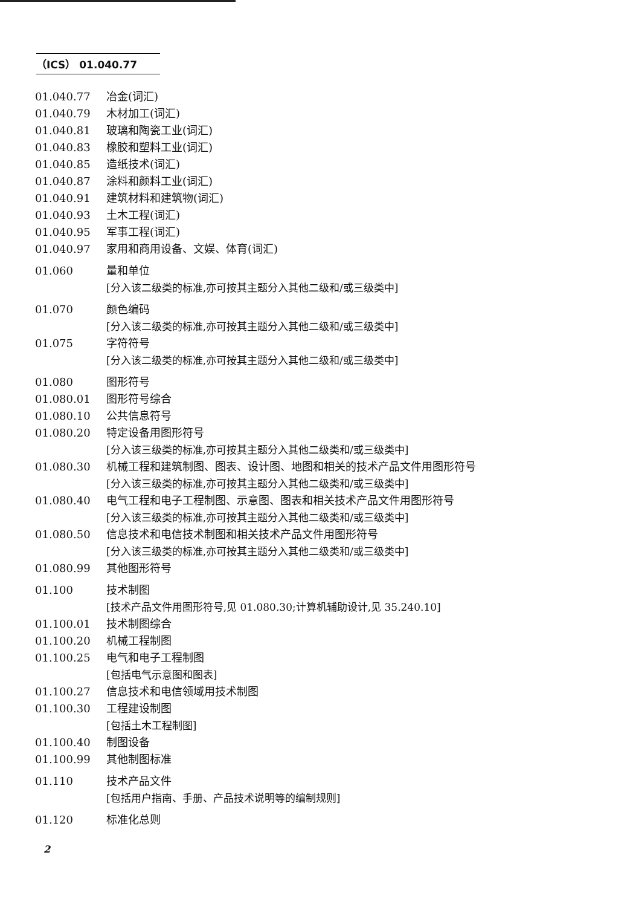（ICS） 01.040.77
01.040.77 冶金(词汇)
01.040.79 木材加工(词汇)
01.040.81 玻璃和陶瓷工业(词汇)
01.040.83 橡胶和塑料工业(词汇)
01.040.85 造纸技术(词汇)
01.040.87 涂料和颜料工业(词汇)
01.040.91 建筑材料和建筑物(词汇)
01.040.93 土木工程(词汇)
01.040.95 军事工程(词汇)
01.040.97 家用和商用设备、文娱、体育(词汇)
01.060 量和单位
[分入该二级类的标准,亦可按其主题分入其他二级和/或三级类中]
01.070 颜色编码
[分入该二级类的标准,亦可按其主题分入其他二级和/或三级类中]
01.075 字符符号
[分入该二级类的标准,亦可按其主题分入其他二级和/或三级类中]
01.080 图形符号
01.080.01 图形符号综合
01.080.10 公共信息符号
01.080.20 特定设备用图形符号
[分入该三级类的标准,亦可按其主题分入其他二级类和/或三级类中]
01.080.30 机械工程和建筑制图、图表、设计图、地图和相关的技术产品文件用图形符号
[分入该三级类的标准,亦可按其主题分入其他二级类和/或三级类中]
01.080.40 电气工程和电子工程制图、示意图、图表和相关技术产品文件用图形符号
[分入该三级类的标准,亦可按其主题分入其他二级类和/或三级类中]
01.080.50 信息技术和电信技术制图和相关技术产品文件用图形符号
[分入该三级类的标准,亦可按其主题分入其他二级类和/或三级类中]
01.080.99 其他图形符号
01.100 技术制图
[技术产品文件用图形符号,见 01.080.30;计算机辅助设计,见 35.240.10]
01.100.01 技术制图综合
01.100.20 机械工程制图
01.100.25 电气和电子工程制图
[包括电气示意图和图表]
01.100.27 信息技术和电信领域用技术制图
01.100.30 工程建设制图
[包括土木工程制图]
01.100.40 制图设备
01.100.99 其他制图标准
01.110 技术产品文件
[包括用户指南、手册、产品技术说明等的编制规则]
01.120 标准化总则
2